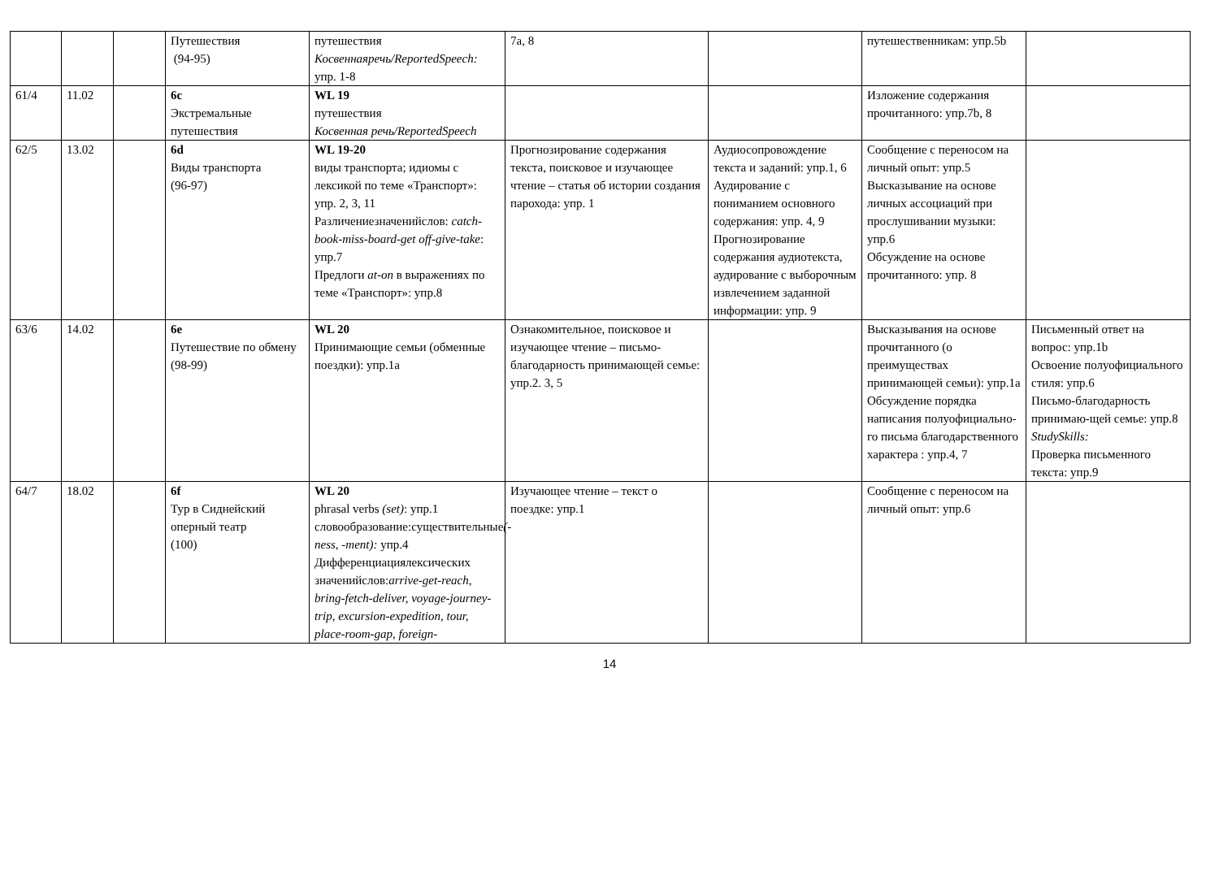| | | | Путешествия (94-95) | путешествия Косвеннаяречь/ReportedSpeech: упр. 1-8 | 7a, 8 | | путешественникам: упр.5b | |
| 61/4 | 11.02 | | 6c Экстремальные путешествия | WL 19 путешествия Косвенная речь/ReportedSpeech | | | Изложение содержания прочитанного: упр.7b, 8 | |
| 62/5 | 13.02 | | 6d Виды транспорта (96-97) | WL 19-20 виды транспорта; идиомы с лексикой по теме «Транспорт»: упр. 2, 3, 11 Различениезначенийслов: catch-book-miss-board-get off-give-take : упр.7 Предлоги at-on в выражениях по теме «Транспорт»: упр.8 | Прогнозирование содержания текста, поисковое и изучающее чтение – статья об истории создания парохода: упр. 1 | Аудиосопровождение текста и заданий: упр.1, 6 Аудирование с пониманием основного содержания: упр. 4, 9 Прогнозирование содержания аудиотекста, аудирование с выборочным извлечением заданной информации: упр. 9 | Сообщение с переносом на личный опыт: упр.5 Высказывание на основе личных ассоциаций при прослушивании музыки: упр.6 Обсуждение на основе прочитанного: упр. 8 | |
| 63/6 | 14.02 | | 6e Путешествие по обмену (98-99) | WL 20 Принимающие семьи (обменные поездки): упр.1a | Ознакомительное, поисковое и изучающее чтение – письмо-благодарность принимающей семье: упр.2. 3, 5 | | Высказывания на основе прочитанного (о преимуществах принимающей семьи): упр.1a Обсуждение порядка написания полуофициально-го письма благодарственного характера : упр.4, 7 | Письменный ответ на вопрос: упр.1b Освоение полуофициального стиля: упр.6 Письмо-благодарность принимаю-щей семье: упр.8 StudySkills: Проверка письменного текста: упр.9 |
| 64/7 | 18.02 | | 6f Тур в Сиднейский оперный театр (100) | WL 20 phrasal verbs (set) : упр.1 словообразование:существительные (-ness, -ment): упр.4 Дифференциациялексических значенийслов: arrive-get-reach, bring-fetch-deliver, voyage-journey-trip, excursion-expedition, tour, place-room-gap, foreign- | Изучающее чтение – текст о поездке: упр.1 | | Сообщение с переносом на личный опыт: упр.6 | |
14